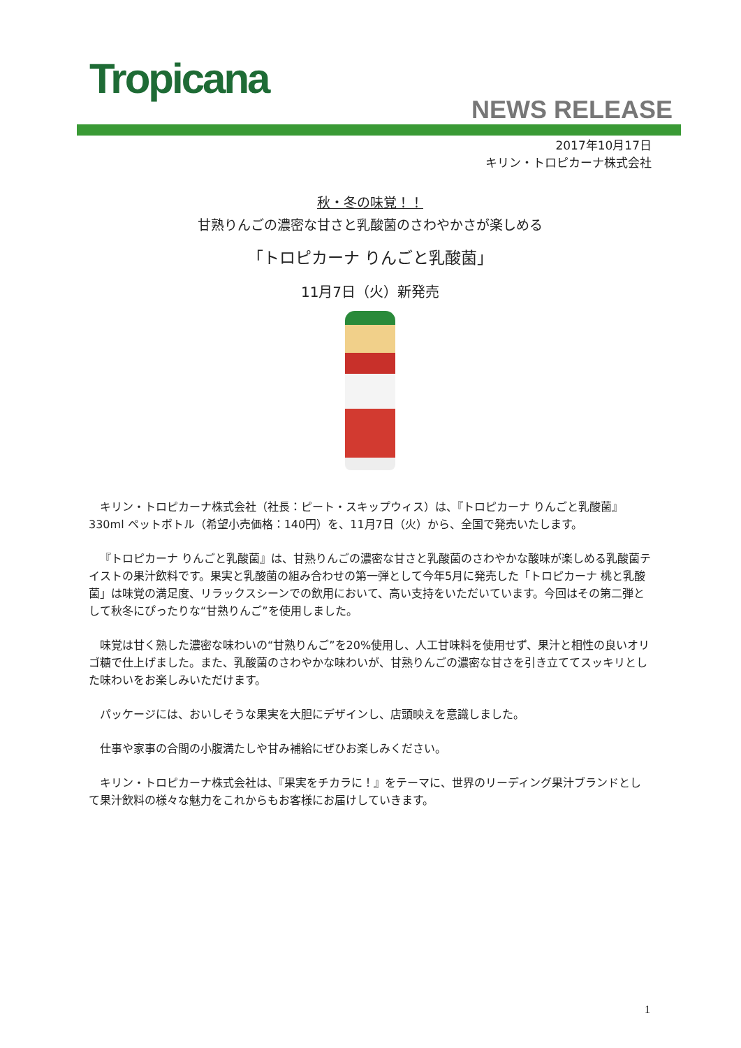Tropicana
NEWS RELEASE
2017年10月17日
キリン・トロピカーナ株式会社
秋・冬の味覚！！
甘熟りんごの濃密な甘さと乳酸菌のさわやかさが楽しめる
「トロピカーナ りんごと乳酸菌」
11月7日（火）新発売
キリン・トロピカーナ株式会社（社長：ピート・スキップウィス）は、『トロピカーナ りんごと乳酸菌』330ml ペットボトル（希望小売価格：140円）を、11月7日（火）から、全国で発売いたします。
『トロピカーナ りんごと乳酸菌』は、甘熟りんごの濃密な甘さと乳酸菌のさわやかな酸味が楽しめる乳酸菌テイストの果汁飲料です。果実と乳酸菌の組み合わせの第一弾として今年5月に発売した「トロピカーナ 桃と乳酸菌」は味覚の満足度、リラックスシーンでの飲用において、高い支持をいただいています。今回はその第二弾として秋冬にぴったりな“甘熟りんご”を使用しました。
味覚は甘く熟した濃密な味わいの“甘熟りんご”を20%使用し、人工甘味料を使用せず、果汁と相性の良いオリゴ糖で仕上げました。また、乳酸菌のさわやかな味わいが、甘熟りんごの濃密な甘さを引き立ててスッキリとした味わいをお楽しみいただけます。
パッケージには、おいしそうな果実を大胆にデザインし、店頭映えを意識しました。
仕事や家事の合間の小腹満たしや甘み補給にぜひお楽しみください。
キリン・トロピカーナ株式会社は、『果実をチカラに！』をテーマに、世界のリーディング果汁ブランドとして果汁飲料の様々な魅力をこれからもお客様にお届けしていきます。
1